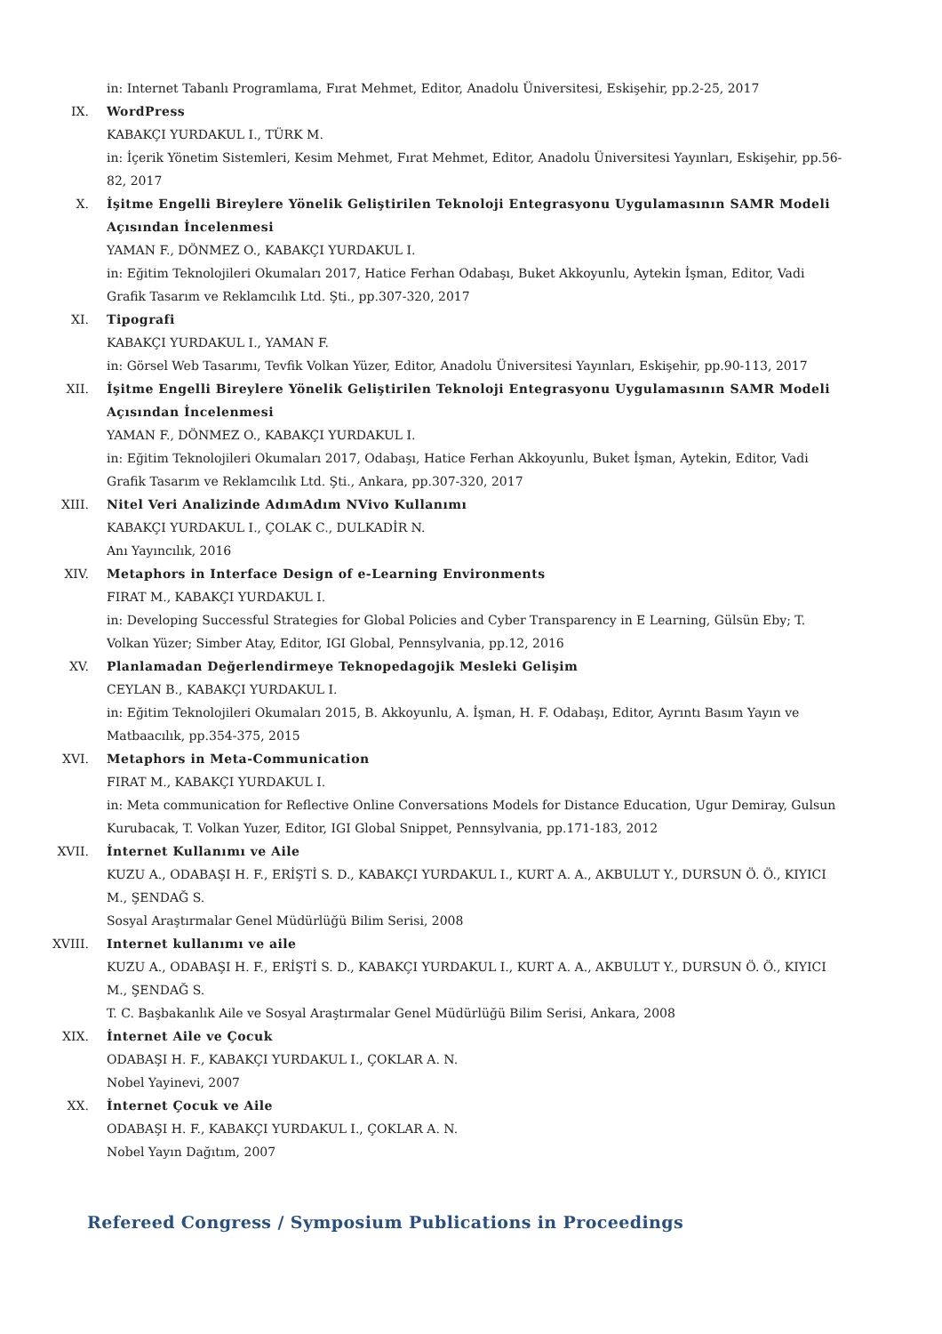in: Internet Tabanlı Programlama, Fırat Mehmet, Editor, Anadolu Üniversitesi, Eskişehir, pp.2-25, 2017
IX. WordPress
KABAKÇI YURDAKUL I., TÜRK M.
in: İçerik Yönetim Sistemleri, Kesim Mehmet, Fırat Mehmet, Editor, Anadolu Üniversitesi Yayınları, Eskişehir, pp.56-82, 2017
X. İşitme Engelli Bireylere Yönelik Geliştirilen Teknoloji Entegrasyonu Uygulamasının SAMR Modeli Açısından İncelenmesi
YAMAN F., DÖNMEZ O., KABAKÇI YURDAKUL I.
in: Eğitim Teknolojileri Okumaları 2017, Hatice Ferhan Odabaşı, Buket Akkoyunlu, Aytekin İşman, Editor, Vadi Grafik Tasarım ve Reklamcılık Ltd. Şti., pp.307-320, 2017
XI. Tipografi
KABAKÇI YURDAKUL I., YAMAN F.
in: Görsel Web Tasarımı, Tevfik Volkan Yüzer, Editor, Anadolu Üniversitesi Yayınları, Eskişehir, pp.90-113, 2017
XII. İşitme Engelli Bireylere Yönelik Geliştirilen Teknoloji Entegrasyonu Uygulamasının SAMR Modeli Açısından İncelenmesi
YAMAN F., DÖNMEZ O., KABAKÇI YURDAKUL I.
in: Eğitim Teknolojileri Okumaları 2017, Odabaşı, Hatice Ferhan Akkoyunlu, Buket İşman, Aytekin, Editor, Vadi Grafik Tasarım ve Reklamcılık Ltd. Şti., Ankara, pp.307-320, 2017
XIII. Nitel Veri Analizinde AdımAdım NVivo Kullanımı
KABAKÇI YURDAKUL I., ÇOLAK C., DULKADİR N.
Anı Yayıncılık, 2016
XIV. Metaphors in Interface Design of e-Learning Environments
FIRAT M., KABAKÇI YURDAKUL I.
in: Developing Successful Strategies for Global Policies and Cyber Transparency in E Learning, Gülsün Eby; T. Volkan Yüzer; Simber Atay, Editor, IGI Global, Pennsylvania, pp.12, 2016
XV. Planlamadan Değerlendirmeye Teknopedagojik Mesleki Gelişim
CEYLAN B., KABAKÇI YURDAKUL I.
in: Eğitim Teknolojileri Okumaları 2015, B. Akkoyunlu, A. İşman, H. F. Odabaşı, Editor, Ayrıntı Basım Yayın ve Matbaacılık, pp.354-375, 2015
XVI. Metaphors in Meta-Communication
FIRAT M., KABAKÇI YURDAKUL I.
in: Meta communication for Reflective Online Conversations Models for Distance Education, Ugur Demiray, Gulsun Kurubacak, T. Volkan Yuzer, Editor, IGI Global Snippet, Pennsylvania, pp.171-183, 2012
XVII. İnternet Kullanımı ve Aile
KUZU A., ODABAŞI H. F., ERİŞTİ S. D., KABAKÇI YURDAKUL I., KURT A. A., AKBULUT Y., DURSUN Ö. Ö., KIYICI M., ŞENDAĞ S.
Sosyal Araştırmalar Genel Müdürlüğü Bilim Serisi, 2008
XVIII. Internet kullanımı ve aile
KUZU A., ODABAŞI H. F., ERİŞTİ S. D., KABAKÇI YURDAKUL I., KURT A. A., AKBULUT Y., DURSUN Ö. Ö., KIYICI M., ŞENDAĞ S.
T. C. Başbakanlık Aile ve Sosyal Araştırmalar Genel Müdürlüğü Bilim Serisi, Ankara, 2008
XIX. İnternet Aile ve Çocuk
ODABAŞI H. F., KABAKÇI YURDAKUL I., ÇOKLAR A. N.
Nobel Yayinevi, 2007
XX. İnternet Çocuk ve Aile
ODABAŞI H. F., KABAKÇI YURDAKUL I., ÇOKLAR A. N.
Nobel Yayın Dağıtım, 2007
Refereed Congress / Symposium Publications in Proceedings